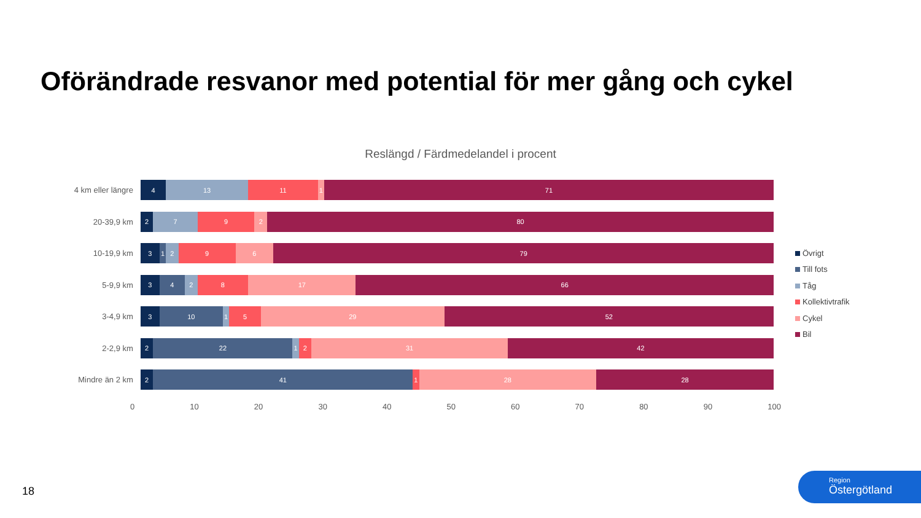Oförändrade resvanor med potential för mer gång och cykel
Reslängd / Färdmedelandel i procent
4 km eller längre
4 13 11 1 71
20-39,9 km
2 7 9 2 80
10-19,9 km
3 1 2 9 6 79
5-9,9 km
3 4 2 8 17 66
3-4,9 km
3 10 1 5 29 52
2-2,9 km
2 22 1 2 31 42
Mindre än 2 km
2 41 1 28 28
0 10 20 30 40 50 60 70 80 90 100
Övrigt
Till fots
Tåg
Kollektivtrafik
Cykel
Bil
18
Region
Östergötland